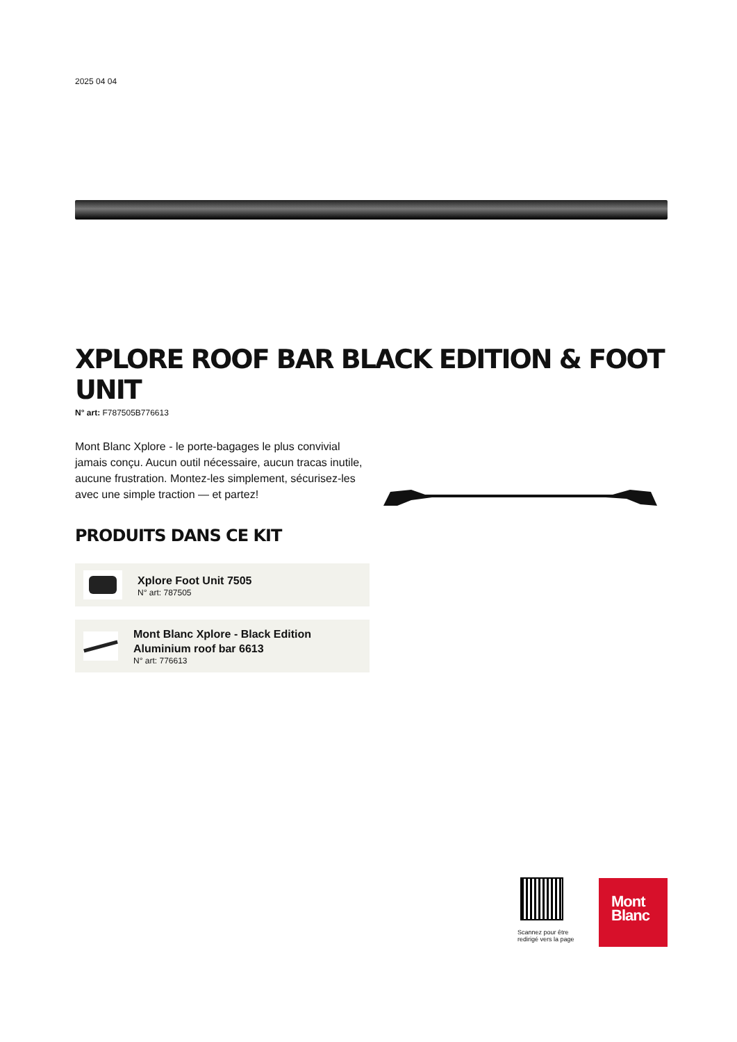2025 04 04
XPLORE ROOF BAR BLACK EDITION & FOOT UNIT
N° art: F787505B776613
Mont Blanc Xplore - le porte-bagages le plus convivial jamais conçu. Aucun outil nécessaire, aucun tracas inutile, aucune frustration. Montez-les simplement, sécurisez-les avec une simple traction — et partez!
PRODUITS DANS CE KIT
Xplore Foot Unit 7505
N° art: 787505
Mont Blanc Xplore - Black Edition Aluminium roof bar 6613
N° art: 776613
Scannez pour être redirigé vers la page
Mont
Blanc